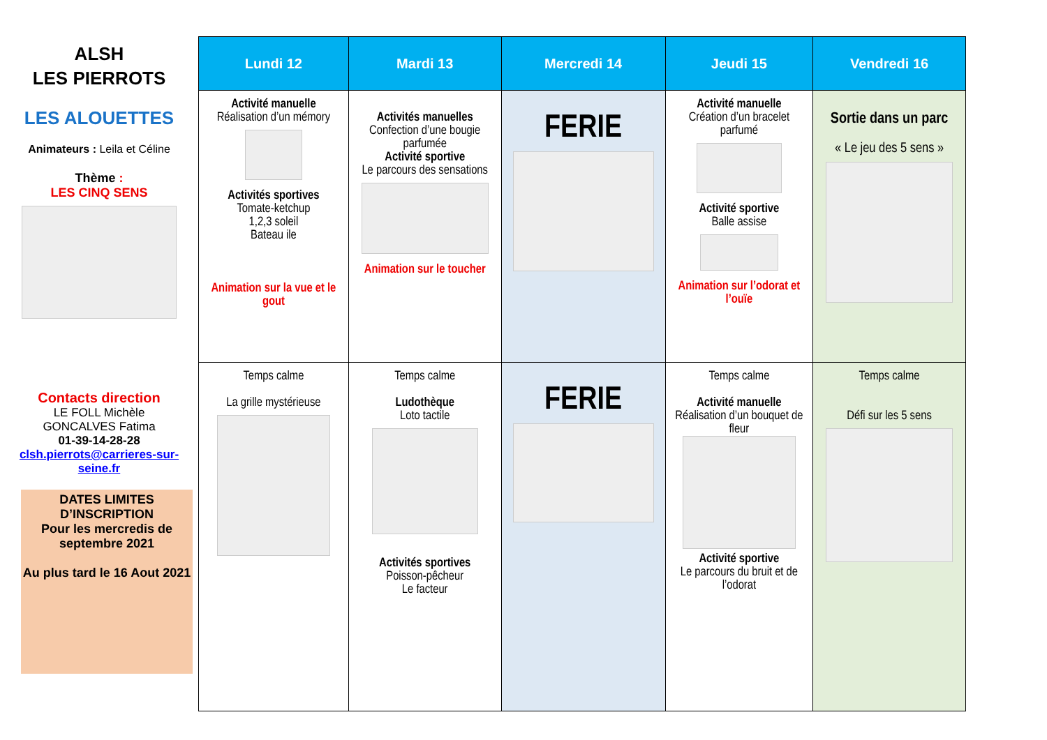ALSH
LES PIERROTS
LES ALOUETTES
Animateurs : Leila et Céline
Thème :
LES CINQ SENS
Contacts direction
LE FOLL Michèle
GONCALVES Fatima
01-39-14-28-28
clsh.pierrots@carrieres-sur-seine.fr
DATES LIMITES D’INSCRIPTION
Pour les mercredis de septembre 2021
Au plus tard le 16 Aout 2021
| Lundi 12 | Mardi 13 | Mercredi 14 | Jeudi 15 | Vendredi 16 |
| --- | --- | --- | --- | --- |
| Activité manuelle Réalisation d’un mémory Activités sportives Tomate-ketchup 1,2,3 soleil Bateau ile Animation sur la vue et le gout | Activités manuelles Confection d’une bougie parfumée Activité sportive Le parcours des sensations Animation sur le toucher | FERIE | Activité manuelle Création d’un bracelet parfumé Activité sportive Balle assise Animation sur l’odorat et l’ouïe | Sortie dans un parc « Le jeu des 5 sens » |
| Temps calme La grille mystérieuse | Temps calme Ludothèque Loto tactile Activités sportives Poisson-pêcheur Le facteur | FERIE | Temps calme Activité manuelle Réalisation d’un bouquet de fleur Activité sportive Le parcours du bruit et de l’odorat | Temps calme Défi sur les 5 sens |